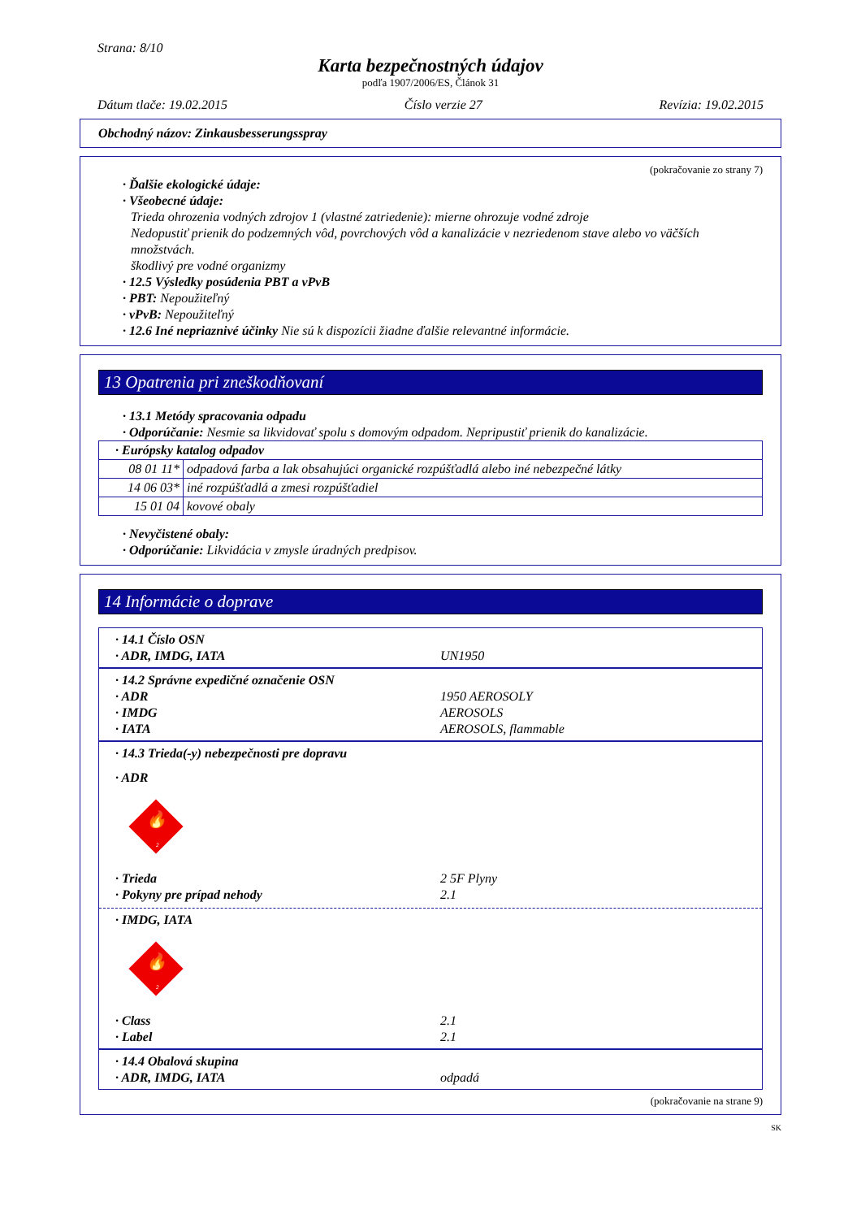Strana: 8/10
Karta bezpečnostných údajov
podľa 1907/2006/ES, Článok 31
Dátum tlače: 19.02.2015 Číslo verzie 27 Revízia: 19.02.2015
Obchodný názov: Zinkausbesserungsspray
(pokračovanie zo strany 7)
· Ďalšie ekologické údaje:
· Všeobecné údaje:
Trieda ohrozenia vodných zdrojov 1 (vlastné zatriedenie): mierne ohrozuje vodné zdroje
Nedopustiť prienik do podzemných vôd, povrchových vôd a kanalizácie v nezriedenom stave alebo vo väčších množstvách.
škodlivý pre vodné organizmy
· 12.5 Výsledky posúdenia PBT a vPvB
· PBT: Nepoužiteľný
· vPvB: Nepoužiteľný
· 12.6 Iné nepriaznivé účinky Nie sú k dispozícii žiadne ďalšie relevantné informácie.
13 Opatrenia pri zneškodňovaní
· 13.1 Metódy spracovania odpadu
· Odporúčanie: Nesmie sa likvidovať spolu s domovým odpadom. Nepripustiť prienik do kanalizácie.
| · Európsky katalog odpadov | |
| 08 01 11* | odpadová farba a lak obsahujúci organické rozpúšťadlá alebo iné nebezpečné látky |
| 14 06 03* | iné rozpúšťadlá a zmesi rozpúšťadiel |
| 15 01 04 | kovové obaly |
· Nevyčistené obaly:
· Odporúčanie: Likvidácia v zmysle úradných predpisov.
14 Informácie o doprave
· 14.1 Číslo OSN
· ADR, IMDG, IATA UN1950
· 14.2 Správne expedičné označenie OSN
· ADR 1950 AEROSOLY
· IMDG AEROSOLS
· IATA AEROSOLS, flammable
· 14.3 Trieda(-y) nebezpečnosti pre dopravu
· ADR
🔥
2
· Trieda 2 5F Plyny
· Pokyny pre prípad nehody 2.1
· IMDG, IATA
🔥
2
· Class 2.1
· Label 2.1
· 14.4 Obalová skupina
· ADR, IMDG, IATA odpadá
(pokračovanie na strane 9)
SK